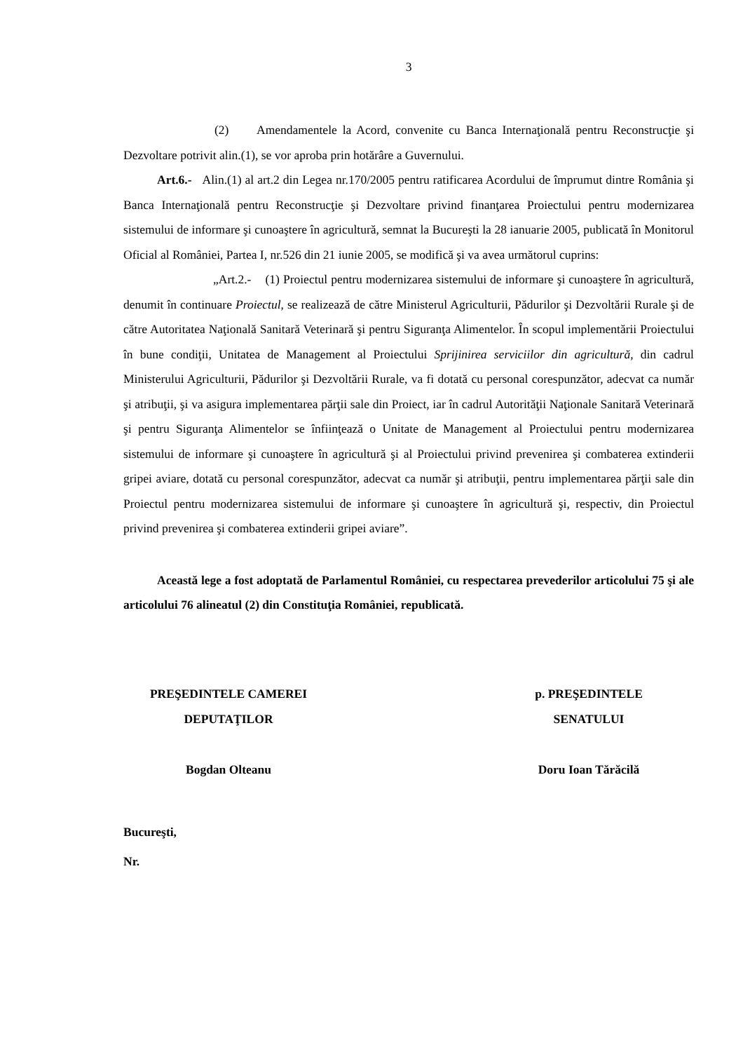3
(2) Amendamentele la Acord, convenite cu Banca Internaţională pentru Reconstrucţie şi Dezvoltare potrivit alin.(1), se vor aproba prin hotărâre a Guvernului.
Art.6.- Alin.(1) al art.2 din Legea nr.170/2005 pentru ratificarea Acordului de împrumut dintre România şi Banca Internaţională pentru Reconstrucţie şi Dezvoltare privind finanţarea Proiectului pentru modernizarea sistemului de informare şi cunoaştere în agricultură, semnat la Bucureşti la 28 ianuarie 2005, publicată în Monitorul Oficial al României, Partea I, nr.526 din 21 iunie 2005, se modifică şi va avea următorul cuprins:
„Art.2.- (1) Proiectul pentru modernizarea sistemului de informare şi cunoaştere în agricultură, denumit în continuare Proiectul, se realizează de către Ministerul Agriculturii, Pădurilor şi Dezvoltării Rurale şi de către Autoritatea Naţională Sanitară Veterinară şi pentru Siguranţa Alimentelor. În scopul implementării Proiectului în bune condiţii, Unitatea de Management al Proiectului Sprijinirea serviciilor din agricultură, din cadrul Ministerului Agriculturii, Pădurilor şi Dezvoltării Rurale, va fi dotată cu personal corespunzător, adecvat ca număr şi atribuţii, şi va asigura implementarea părţii sale din Proiect, iar în cadrul Autorităţii Naţionale Sanitară Veterinară şi pentru Siguranţa Alimentelor se înfiinţează o Unitate de Management al Proiectului pentru modernizarea sistemului de informare şi cunoaştere în agricultură şi al Proiectului privind prevenirea şi combaterea extinderii gripei aviare, dotată cu personal corespunzător, adecvat ca număr şi atribuţii, pentru implementarea părţii sale din Proiectul pentru modernizarea sistemului de informare şi cunoaştere în agricultură şi, respectiv, din Proiectul privind prevenirea şi combaterea extinderii gripei aviare”.
Această lege a fost adoptată de Parlamentul României, cu respectarea prevederilor articolului 75 şi ale articolului 76 alineatul (2) din Constituţia României, republicată.
PREŞEDINTELE CAMEREI
DEPUTAŢILOR
Bogdan Olteanu
p. PREŞEDINTELE
SENATULUI
Doru Ioan Tărăcilă
Bucureşti,
Nr.